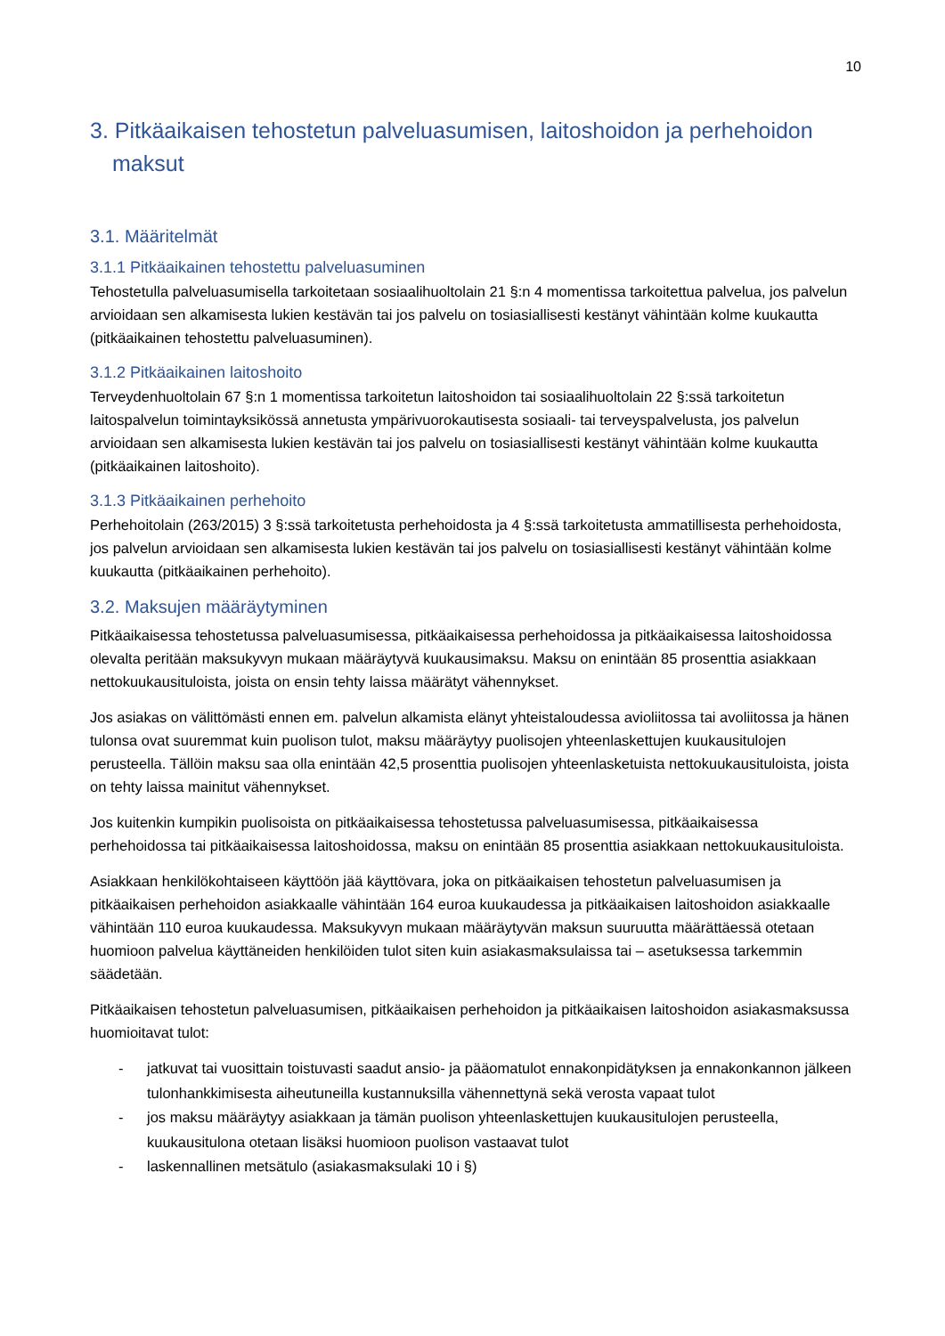10
3. Pitkäaikaisen tehostetun palveluasumisen, laitoshoidon ja perhehoidon maksut
3.1. Määritelmät
3.1.1 Pitkäaikainen tehostettu palveluasuminen
Tehostetulla palveluasumisella tarkoitetaan sosiaalihuoltolain 21 §:n 4 momentissa tarkoitettua palvelua, jos palvelun arvioidaan sen alkamisesta lukien kestävän tai jos palvelu on tosiasiallisesti kestänyt vähintään kolme kuukautta (pitkäaikainen tehostettu palveluasuminen).
3.1.2 Pitkäaikainen laitoshoito
Terveydenhuoltolain 67 §:n 1 momentissa tarkoitetun laitoshoidon tai sosiaalihuoltolain 22 §:ssä tarkoitetun laitospalvelun toimintayksikössä annetusta ympärivuorokautisesta sosiaali- tai terveyspalvelusta, jos palvelun arvioidaan sen alkamisesta lukien kestävän tai jos palvelu on tosiasiallisesti kestänyt vähintään kolme kuukautta (pitkäaikainen laitoshoito).
3.1.3 Pitkäaikainen perhehoito
Perhehoitolain (263/2015) 3 §:ssä tarkoitetusta perhehoidosta ja 4 §:ssä tarkoitetusta ammatillisesta perhehoidosta, jos palvelun arvioidaan sen alkamisesta lukien kestävän tai jos palvelu on tosiasiallisesti kestänyt vähintään kolme kuukautta (pitkäaikainen perhehoito).
3.2. Maksujen määräytyminen
Pitkäaikaisessa tehostetussa palveluasumisessa, pitkäaikaisessa perhehoidossa ja pitkäaikaisessa laitoshoidossa olevalta peritään maksukyvyn mukaan määräytyvä kuukausimaksu. Maksu on enintään 85 prosenttia asiakkaan nettokuukausituloista, joista on ensin tehty laissa määrätyt vähennykset.
Jos asiakas on välittömästi ennen em. palvelun alkamista elänyt yhteistaloudessa avioliitossa tai avoliitossa ja hänen tulonsa ovat suuremmat kuin puolison tulot, maksu määräytyy puolisojen yhteenlaskettujen kuukausitulojen perusteella. Tällöin maksu saa olla enintään 42,5 prosenttia puolisojen yhteenlasketuista nettokuukausituloista, joista on tehty laissa mainitut vähennykset.
Jos kuitenkin kumpikin puolisoista on pitkäaikaisessa tehostetussa palveluasumisessa, pitkäaikaisessa perhehoidossa tai pitkäaikaisessa laitoshoidossa, maksu on enintään 85 prosenttia asiakkaan nettokuukausituloista.
Asiakkaan henkilökohtaiseen käyttöön jää käyttövara, joka on pitkäaikaisen tehostetun palveluasumisen ja pitkäaikaisen perhehoidon asiakkaalle vähintään 164 euroa kuukaudessa ja pitkäaikaisen laitoshoidon asiakkaalle vähintään 110 euroa kuukaudessa. Maksukyvyn mukaan määräytyvän maksun suuruutta määrättäessä otetaan huomioon palvelua käyttäneiden henkilöiden tulot siten kuin asiakasmaksulaissa tai – asetuksessa tarkemmin säädetään.
Pitkäaikaisen tehostetun palveluasumisen, pitkäaikaisen perhehoidon ja pitkäaikaisen laitoshoidon asiakasmaksussa huomioitavat tulot:
- jatkuvat tai vuosittain toistuvasti saadut ansio- ja pääomatulot ennakonpidätyksen ja ennakonkannon jälkeen tulonhankkimisesta aiheutuneilla kustannuksilla vähennettynä sekä verosta vapaat tulot
- jos maksu määräytyy asiakkaan ja tämän puolison yhteenlaskettujen kuukausitulojen perusteella, kuukausitulona otetaan lisäksi huomioon puolison vastaavat tulot
- laskennallinen metsätulo (asiakasmaksulaki 10 i §)